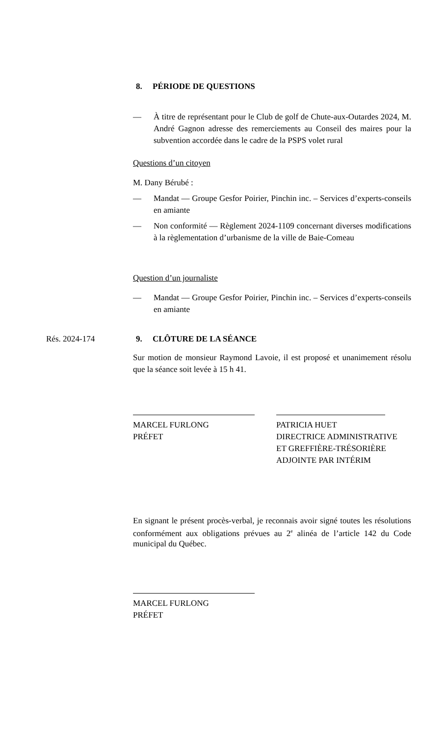8. PÉRIODE DE QUESTIONS
— À titre de représentant pour le Club de golf de Chute-aux-Outardes 2024, M. André Gagnon adresse des remerciements au Conseil des maires pour la subvention accordée dans le cadre de la PSPS volet rural
Questions d’un citoyen
M. Dany Bérubé :
— Mandat — Groupe Gesfor Poirier, Pinchin inc. – Services d’experts-conseils en amiante
— Non conformité — Règlement 2024-1109 concernant diverses modifications à la règlementation d’urbanisme de la ville de Baie-Comeau
Question d’un journaliste
— Mandat — Groupe Gesfor Poirier, Pinchin inc. – Services d’experts-conseils en amiante
Rés. 2024-174
9. CLÔTURE DE LA SÉANCE
Sur motion de monsieur Raymond Lavoie, il est proposé et unanimement résolu que la séance soit levée à 15 h 41.
MARCEL FURLONG
PRÉFET
PATRICIA HUET
DIRECTRICE ADMINISTRATIVE
ET GREFFIÈRE-TRÉSORIÈRE
ADJOINTE PAR INTÉRIM
En signant le présent procès-verbal, je reconnais avoir signé toutes les résolutions conformément aux obligations prévues au 2<sup>e</sup> alinéa de l’article 142 du Code municipal du Québec.
MARCEL FURLONG
PRÉFET